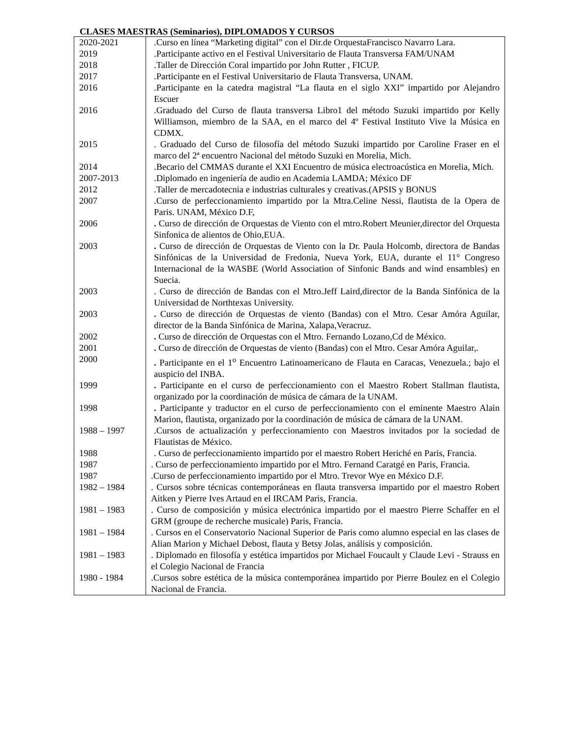CLASES MAESTRAS (Seminarios), DIPLOMADOS Y CURSOS
| 2020-2021 | .Curso en línea “Marketing digital” con el Dir.de OrquestaFrancisco Navarro Lara. |
| 2019 | .Participante activo en el Festival Universitario de Flauta Transversa FAM/UNAM |
| 2018 | .Taller de Dirección Coral impartido por John Rutter , FICUP. |
| 2017 | .Participante en el Festival Universitario de Flauta Transversa, UNAM. |
| 2016 | .Participante en la catedra magistral “La flauta en el siglo XXI” impartido por Alejandro Escuer |
| 2016 | .Graduado del Curso de flauta transversa Libro1 del método Suzuki impartido por Kelly Williamson, miembro de la SAA, en el marco del 4º Festival Instituto Vive la Música en CDMX. |
| 2015 | . Graduado del Curso de filosofía del método Suzuki impartido por Caroline Fraser en el marco del 2ª encuentro Nacional del método Suzuki en Morelia, Mich. |
| 2014 | .Becario del CMMAS durante el XXI Encuentro de música electroacústica en Morelia, Mich. |
| 2007-2013 | .Diplomado en ingeniería de audio en Academia LAMDA; México DF |
| 2012 | .Taller de mercadotecnia e industrias culturales y creativas.(APSIS y BONUS |
| 2007 | .Curso de perfeccionamiento impartido por la Mtra.Celine Nessi, flautista de la Opera de Paris. UNAM, México D.F, |
| 2006 | . Curso de dirección de Orquestas de Viento con el mtro.Robert Meunier,director del Orquesta Sinfonica de alientos de Ohio,EUA. |
| 2003 | . Curso de dirección de Orquestas de Viento con la Dr. Paula Holcomb, directora de Bandas Sinfónicas de la Universidad de Fredonia, Nueva York, EUA, durante el 11° Congreso Internacional de la WASBE (World Association of Sinfonic Bands and wind ensambles) en Suecia. |
| 2003 | . Curso de dirección de Bandas con el Mtro.Jeff Laird,director de la Banda Sinfónica de la Universidad de Northtexas University. |
| 2003 | . Curso de dirección de Orquestas de viento (Bandas) con el Mtro. Cesar Amóra Aguilar, director de la Banda Sinfónica de Marina, Xalapa,Veracruz. |
| 2002 | . Curso de dirección de Orquestas con el Mtro. Fernando Lozano,Cd de México. |
| 2001 | . Curso de dirección de Orquestas de viento (Bandas) con el Mtro. Cesar Amóra Aguilar,. |
| 2000 | . Participante en el 1<sup>o</sup> Encuentro Latinoamericano de Flauta en Caracas, Venezuela.; bajo el auspicio del INBA. |
| 1999 | . Participante en el curso de perfeccionamiento con el Maestro Robert Stallman flautista, organizado por la coordinación de música de cámara de la UNAM. |
| 1998 | . Participante y traductor en el curso de perfeccionamiento con el eminente Maestro Alain Marion, flautista, organizado por la coordinación de música de cámara de la UNAM. |
| 1988 – 1997 | .Cursos de actualización y perfeccionamiento con Maestros invitados por la sociedad de Flautistas de México. |
| 1988 | . Curso de perfeccionamiento impartido por el maestro Robert Heriché en Paris, Francia. |
| 1987 | . Curso de perfeccionamiento impartido por el Mtro. Fernand Caratgé en Paris, Francia. |
| 1987 | .Curso de perfeccionamiento impartido por el Mtro. Trevor Wye en México D.F. |
| 1982 – 1984 | . Cursos sobre técnicas contemporáneas en flauta transversa impartido por el maestro Robert Aitken y Pierre Ives Artaud en el IRCAM Paris, Francia. |
| 1981 – 1983 | . Curso de composición y música electrónica impartido por el maestro Pierre Schaffer en el GRM (groupe de recherche musicale) Paris, Francia. |
| 1981 – 1984 | . Cursos en el Conservatorio Nacional Superior de Paris como alumno especial en las clases de Alian Marion y Michael Debost, flauta y Betsy Jolas, análisis y composición. |
| 1981 – 1983 | . Diplomado en filosofía y estética impartidos por Michael Foucault y Claude Levi - Strauss en el Colegio Nacional de Francia |
| 1980 - 1984 | .Cursos sobre estética de la música contemporánea impartido por Pierre Boulez en el Colegio Nacional de Francia. |